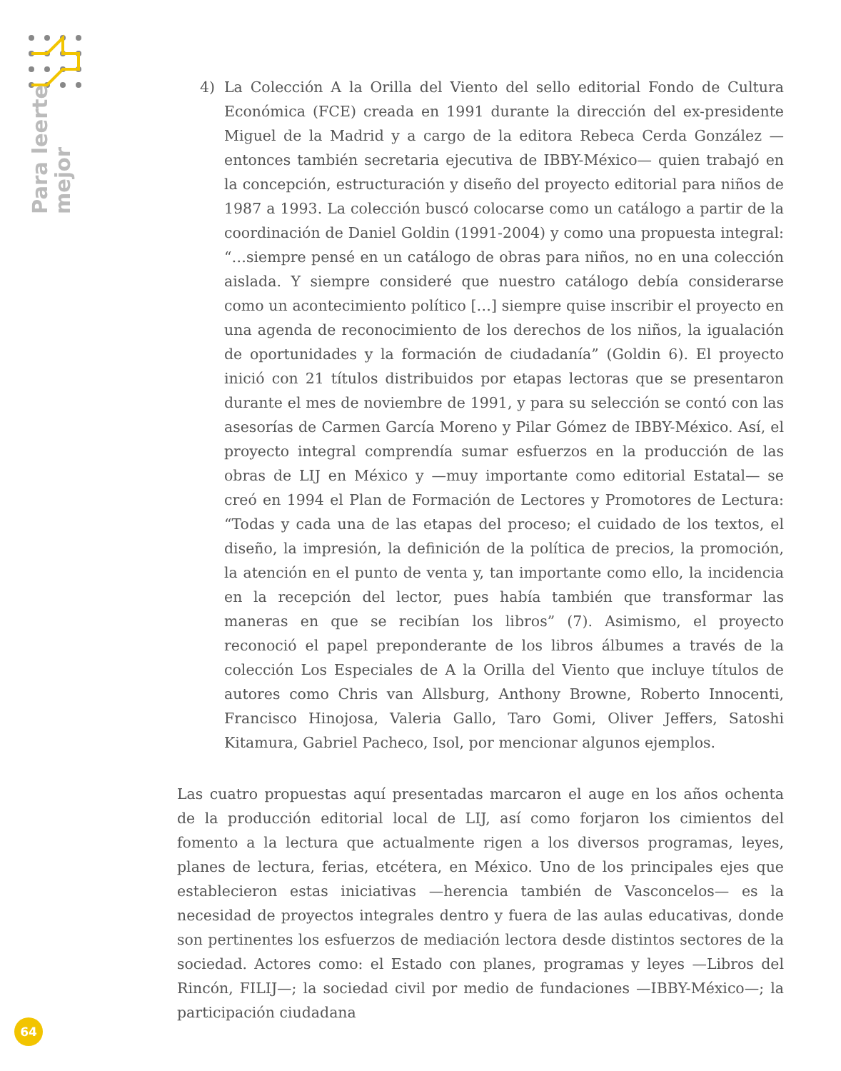Para leerte
mejor
4) La Colección A la Orilla del Viento del sello editorial Fondo de Cultura Económica (FCE) creada en 1991 durante la dirección del ex-presidente Miguel de la Madrid y a cargo de la editora Rebeca Cerda González —entonces también secretaria ejecutiva de IBBY-México— quien trabajó en la concepción, estructuración y diseño del proyecto editorial para niños de 1987 a 1993. La colección buscó colocarse como un catálogo a partir de la coordinación de Daniel Goldin (1991-2004) y como una propuesta integral: “…siempre pensé en un catálogo de obras para niños, no en una colección aislada. Y siempre consideré que nuestro catálogo debía considerarse como un acontecimiento político […] siempre quise inscribir el proyecto en una agenda de reconocimiento de los derechos de los niños, la igualación de oportunidades y la formación de ciudadanía” (Goldin 6). El proyecto inició con 21 títulos distribuidos por etapas lectoras que se presentaron durante el mes de noviembre de 1991, y para su selección se contó con las asesorías de Carmen García Moreno y Pilar Gómez de IBBY-México. Así, el proyecto integral comprendía sumar esfuerzos en la producción de las obras de LIJ en México y —muy importante como editorial Estatal— se creó en 1994 el Plan de Formación de Lectores y Promotores de Lectura: “Todas y cada una de las etapas del proceso; el cuidado de los textos, el diseño, la impresión, la definición de la política de precios, la promoción, la atención en el punto de venta y, tan importante como ello, la incidencia en la recepción del lector, pues había también que transformar las maneras en que se recibían los libros” (7). Asimismo, el proyecto reconoció el papel preponderante de los libros álbumes a través de la colección Los Especiales de A la Orilla del Viento que incluye títulos de autores como Chris van Allsburg, Anthony Browne, Roberto Innocenti, Francisco Hinojosa, Valeria Gallo, Taro Gomi, Oliver Jeffers, Satoshi Kitamura, Gabriel Pacheco, Isol, por mencionar algunos ejemplos.
Las cuatro propuestas aquí presentadas marcaron el auge en los años ochenta de la producción editorial local de LIJ, así como forjaron los cimientos del fomento a la lectura que actualmente rigen a los diversos programas, leyes, planes de lectura, ferias, etcétera, en México. Uno de los principales ejes que establecieron estas iniciativas —herencia también de Vasconcelos— es la necesidad de proyectos integrales dentro y fuera de las aulas educativas, donde son pertinentes los esfuerzos de mediación lectora desde distintos sectores de la sociedad. Actores como: el Estado con planes, programas y leyes —Libros del Rincón, FILIJ—; la sociedad civil por medio de fundaciones —IBBY-México—; la participación ciudadana
64